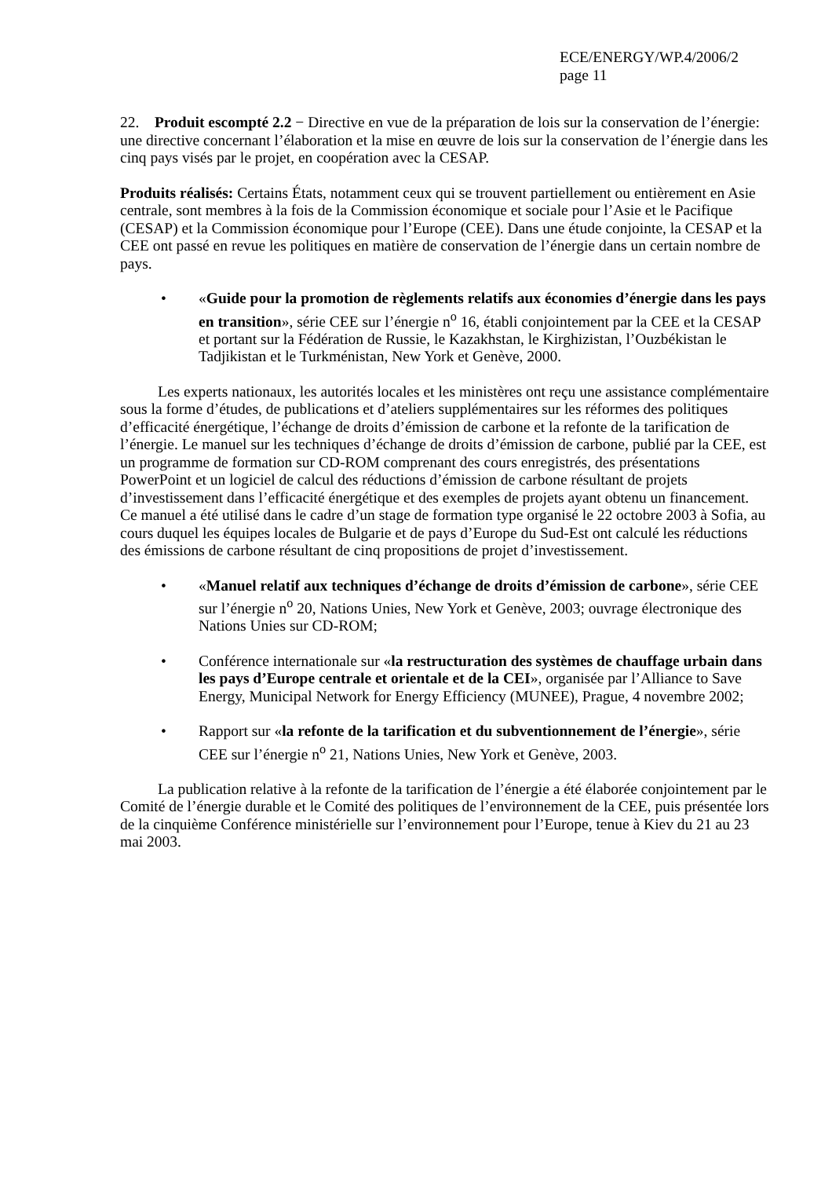ECE/ENERGY/WP.4/2006/2
page 11
22. Produit escompté 2.2 − Directive en vue de la préparation de lois sur la conservation de l’énergie: une directive concernant l’élaboration et la mise en œuvre de lois sur la conservation de l’énergie dans les cinq pays visés par le projet, en coopération avec la CESAP.
Produits réalisés: Certains États, notamment ceux qui se trouvent partiellement ou entièrement en Asie centrale, sont membres à la fois de la Commission économique et sociale pour l’Asie et le Pacifique (CESAP) et la Commission économique pour l’Europe (CEE). Dans une étude conjointe, la CESAP et la CEE ont passé en revue les politiques en matière de conservation de l’énergie dans un certain nombre de pays.
• «Guide pour la promotion de règlements relatifs aux économies d’énergie dans les pays en transition», série CEE sur l’énergie n<sup>o</sup> 16, établi conjointement par la CEE et la CESAP et portant sur la Fédération de Russie, le Kazakhstan, le Kirghizistan, l’Ouzbékistan le Tadjikistan et le Turkménistan, New York et Genève, 2000.
Les experts nationaux, les autorités locales et les ministères ont reçu une assistance complémentaire sous la forme d’études, de publications et d’ateliers supplémentaires sur les réformes des politiques d’efficacité énergétique, l’échange de droits d’émission de carbone et la refonte de la tarification de l’énergie. Le manuel sur les techniques d’échange de droits d’émission de carbone, publié par la CEE, est un programme de formation sur CD-ROM comprenant des cours enregistrés, des présentations PowerPoint et un logiciel de calcul des réductions d’émission de carbone résultant de projets d’investissement dans l’efficacité énergétique et des exemples de projets ayant obtenu un financement. Ce manuel a été utilisé dans le cadre d’un stage de formation type organisé le 22 octobre 2003 à Sofia, au cours duquel les équipes locales de Bulgarie et de pays d’Europe du Sud-Est ont calculé les réductions des émissions de carbone résultant de cinq propositions de projet d’investissement.
• «Manuel relatif aux techniques d’échange de droits d’émission de carbone», série CEE sur l’énergie n<sup>o</sup> 20, Nations Unies, New York et Genève, 2003; ouvrage électronique des Nations Unies sur CD-ROM;
• Conférence internationale sur «la restructuration des systèmes de chauffage urbain dans les pays d’Europe centrale et orientale et de la CEI», organisée par l’Alliance to Save Energy, Municipal Network for Energy Efficiency (MUNEE), Prague, 4 novembre 2002;
• Rapport sur «la refonte de la tarification et du subventionnement de l’énergie», série CEE sur l’énergie n<sup>o</sup> 21, Nations Unies, New York et Genève, 2003.
La publication relative à la refonte de la tarification de l’énergie a été élaborée conjointement par le Comité de l’énergie durable et le Comité des politiques de l’environnement de la CEE, puis présentée lors de la cinquième Conférence ministérielle sur l’environnement pour l’Europe, tenue à Kiev du 21 au 23 mai 2003.